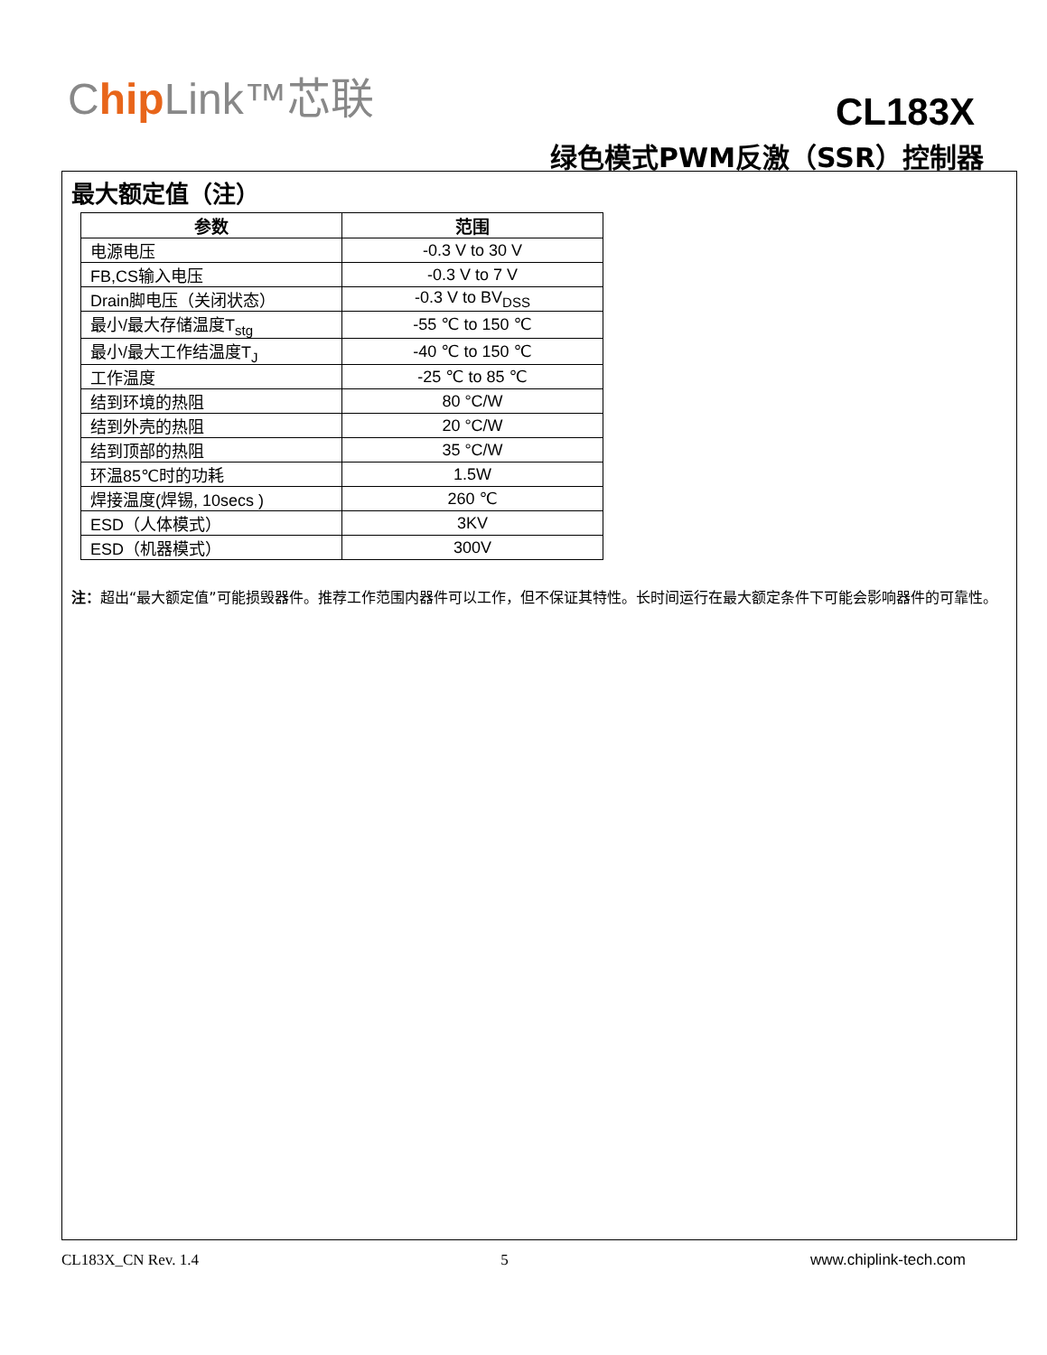Chip Link™芯联
CL183X
绿色模式PWM反激（SSR）控制器
最大额定值（注）
| 参数 | 范围 |
| --- | --- |
| 电源电压 | -0.3 V to 30 V |
| FB,CS输入电压 | -0.3 V to 7 V |
| Drain脚电压（关闭状态） | -0.3 V to BV<sub>DSS</sub> |
| 最小/最大存储温度T<sub>stg</sub> | -55 ℃ to 150 ℃ |
| 最小/最大工作结温度T<sub>J</sub> | -40 ℃ to 150 ℃ |
| 工作温度 | -25 ℃ to 85 ℃ |
| 结到环境的热阻 | 80 °C/W |
| 结到外壳的热阻 | 20 °C/W |
| 结到顶部的热阻 | 35 °C/W |
| 环温85℃时的功耗 | 1.5W |
| 焊接温度(焊锡, 10secs ) | 260 ℃ |
| ESD（人体模式） | 3KV |
| ESD（机器模式） | 300V |
注：超出“最大额定值”可能损毁器件。推荐工作范围内器件可以工作，但不保证其特性。长时间运行在最大额定条件下可能会影响器件的可靠性。
CL183X_CN Rev. 1.4 5 www.chiplink-tech.com